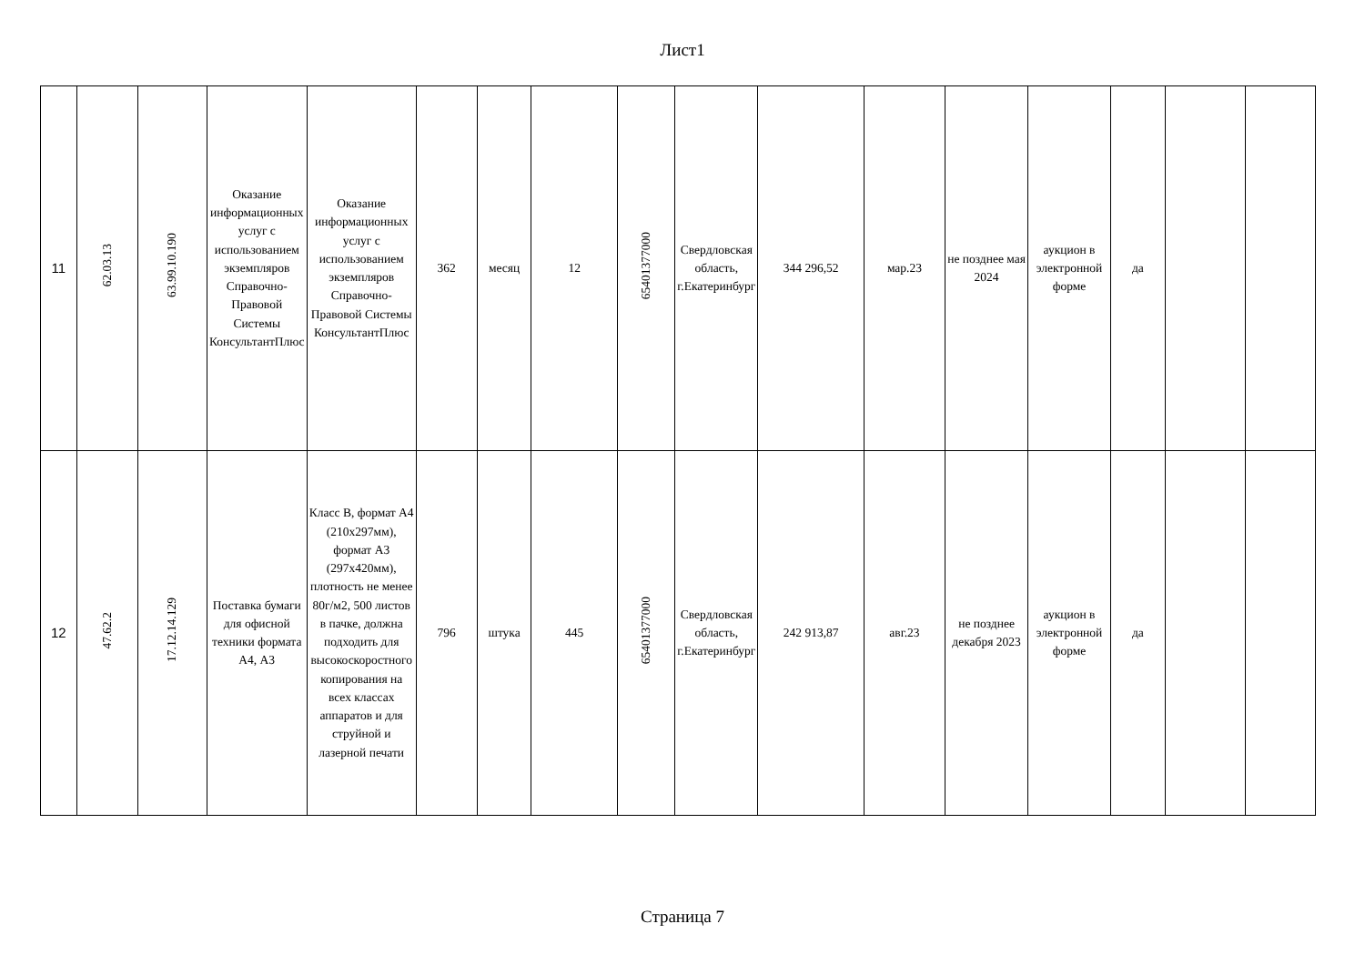Лист1
| 11 | 62.03.13 | 63.99.10.190 | Оказание информационных услуг с использованием экземпляров Справочно-Правовой Системы КонсультантПлюс | Оказание информационных услуг с использованием экземпляров Справочно-Правовой Системы КонсультантПлюс | 362 | месяц | 12 | 65401377000 | Свердловская область, г.Екатеринбург | 344 296,52 | мар.23 | не позднее мая 2024 | аукцион в электронной форме | да | | |
| 12 | 47.62.2 | 17.12.14.129 | Поставка бумаги для офисной техники формата А4, А3 | Класс В, формат А4 (210х297мм), формат А3 (297х420мм), плотность не менее 80г/м2, 500 листов в пачке, должна подходить для высокоскоростного копирования на всех классах аппаратов и для струйной и лазерной печати | 796 | штука | 445 | 65401377000 | Свердловская область, г.Екатеринбург | 242 913,87 | авг.23 | не позднее декабря 2023 | аукцион в электронной форме | да | | |
Страница 7